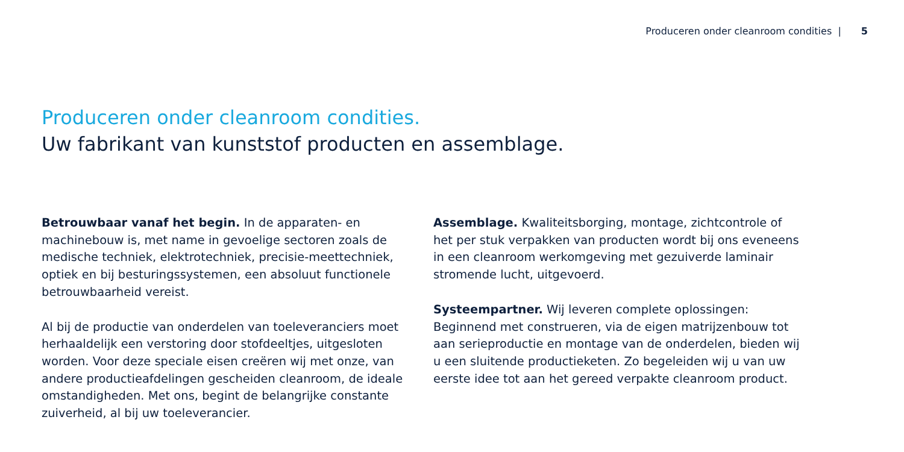Produceren onder cleanroom condities | 5
Produceren onder cleanroom condities.
Uw fabrikant van kunststof producten en assemblage.
Betrouwbaar vanaf het begin. In de apparaten- en machinebouw is, met name in gevoelige sectoren zoals de medische techniek, elektrotechniek, precisie-meettechniek, optiek en bij besturingssystemen, een absoluut functionele betrouwbaarheid vereist.
Al bij de productie van onderdelen van toeleveranciers moet herhaaldelijk een verstoring door stofdeeltjes, uitgesloten worden. Voor deze speciale eisen creëren wij met onze, van andere productieafdelingen gescheiden cleanroom, de ideale omstandigheden. Met ons, begint de belangrijke constante zuiverheid, al bij uw toeleverancier.
Assemblage. Kwaliteitsborging, montage, zichtcontrole of het per stuk verpakken van producten wordt bij ons eveneens in een cleanroom werkomgeving met gezuiverde laminair stromende lucht, uitgevoerd.
Systeempartner. Wij leveren complete oplossingen: Beginnend met construeren, via de eigen matrijzenbouw tot aan serieproductie en montage van de onderdelen, bieden wij u een sluitende productieketen. Zo begeleiden wij u van uw eerste idee tot aan het gereed verpakte cleanroom product.